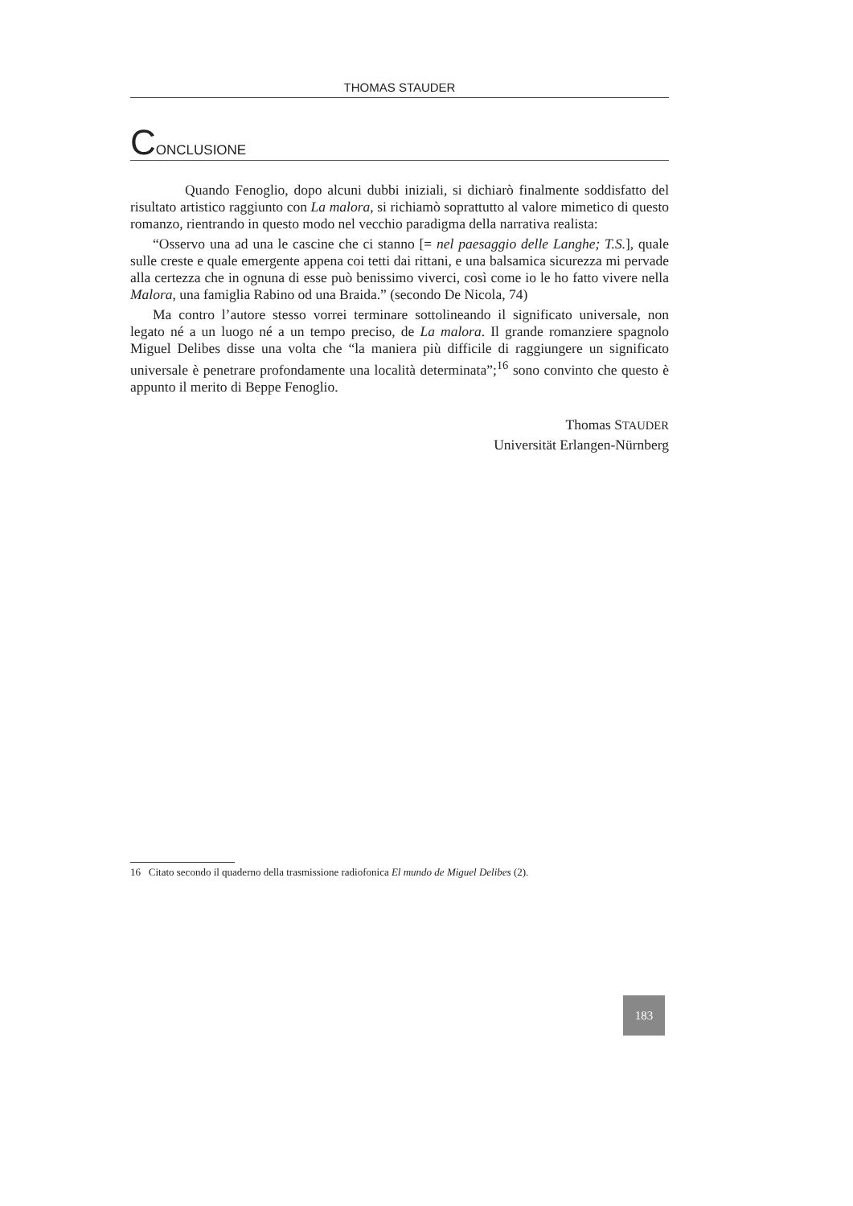THOMAS STAUDER
CONCLUSIONE
Quando Fenoglio, dopo alcuni dubbi iniziali, si dichiarò finalmente soddisfatto del risultato artistico raggiunto con La malora, si richiamò soprattutto al valore mimetico di questo romanzo, rientrando in questo modo nel vecchio paradigma della narrativa realista:
“Osservo una ad una le cascine che ci stanno [= nel paesaggio delle Langhe; T.S.], quale sulle creste e quale emergente appena coi tetti dai rittani, e una balsamica sicurezza mi pervade alla certezza che in ognuna di esse può benissimo viverci, così come io le ho fatto vivere nella Malora, una famiglia Rabino od una Braida.” (secondo De Nicola, 74)
Ma contro l’autore stesso vorrei terminare sottolineando il significato universale, non legato né a un luogo né a un tempo preciso, de La malora. Il grande romanziere spagnolo Miguel Delibes disse una volta che “la maniera più difficile di raggiungere un significato universale è penetrare profondamente una località determinata”;<sup>16</sup> sono convinto che questo è appunto il merito di Beppe Fenoglio.
Thomas STAUDER
Universität Erlangen-Nürnberg
16 Citato secondo il quaderno della trasmissione radiofonica El mundo de Miguel Delibes (2).
183